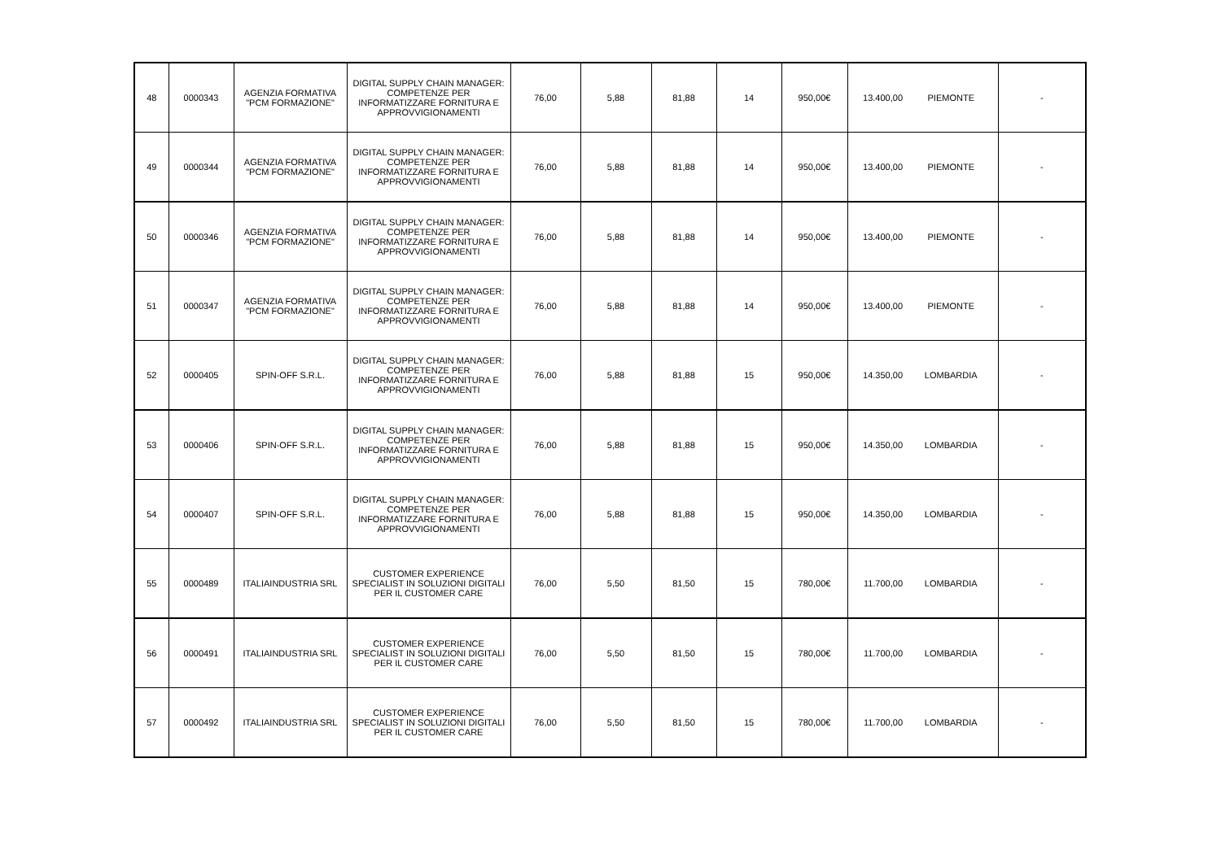| 48 | 0000343 | AGENZIA FORMATIVA "PCM FORMAZIONE" | DIGITAL SUPPLY CHAIN MANAGER: COMPETENZE PER INFORMATIZZARE FORNITURA E APPROVVIGIONAMENTI | 76,00 | 5,88 | 81,88 | 14 | 950,00€ | 13.400,00 | PIEMONTE | - |
| 49 | 0000344 | AGENZIA FORMATIVA "PCM FORMAZIONE" | DIGITAL SUPPLY CHAIN MANAGER: COMPETENZE PER INFORMATIZZARE FORNITURA E APPROVVIGIONAMENTI | 76,00 | 5,88 | 81,88 | 14 | 950,00€ | 13.400,00 | PIEMONTE | - |
| 50 | 0000346 | AGENZIA FORMATIVA "PCM FORMAZIONE" | DIGITAL SUPPLY CHAIN MANAGER: COMPETENZE PER INFORMATIZZARE FORNITURA E APPROVVIGIONAMENTI | 76,00 | 5,88 | 81,88 | 14 | 950,00€ | 13.400,00 | PIEMONTE | - |
| 51 | 0000347 | AGENZIA FORMATIVA "PCM FORMAZIONE" | DIGITAL SUPPLY CHAIN MANAGER: COMPETENZE PER INFORMATIZZARE FORNITURA E APPROVVIGIONAMENTI | 76,00 | 5,88 | 81,88 | 14 | 950,00€ | 13.400,00 | PIEMONTE | - |
| 52 | 0000405 | SPIN-OFF S.R.L. | DIGITAL SUPPLY CHAIN MANAGER: COMPETENZE PER INFORMATIZZARE FORNITURA E APPROVVIGIONAMENTI | 76,00 | 5,88 | 81,88 | 15 | 950,00€ | 14.350,00 | LOMBARDIA | - |
| 53 | 0000406 | SPIN-OFF S.R.L. | DIGITAL SUPPLY CHAIN MANAGER: COMPETENZE PER INFORMATIZZARE FORNITURA E APPROVVIGIONAMENTI | 76,00 | 5,88 | 81,88 | 15 | 950,00€ | 14.350,00 | LOMBARDIA | - |
| 54 | 0000407 | SPIN-OFF S.R.L. | DIGITAL SUPPLY CHAIN MANAGER: COMPETENZE PER INFORMATIZZARE FORNITURA E APPROVVIGIONAMENTI | 76,00 | 5,88 | 81,88 | 15 | 950,00€ | 14.350,00 | LOMBARDIA | - |
| 55 | 0000489 | ITALIAINDUSTRIA SRL | CUSTOMER EXPERIENCE SPECIALIST IN SOLUZIONI DIGITALI PER IL CUSTOMER CARE | 76,00 | 5,50 | 81,50 | 15 | 780,00€ | 11.700,00 | LOMBARDIA | - |
| 56 | 0000491 | ITALIAINDUSTRIA SRL | CUSTOMER EXPERIENCE SPECIALIST IN SOLUZIONI DIGITALI PER IL CUSTOMER CARE | 76,00 | 5,50 | 81,50 | 15 | 780,00€ | 11.700,00 | LOMBARDIA | - |
| 57 | 0000492 | ITALIAINDUSTRIA SRL | CUSTOMER EXPERIENCE SPECIALIST IN SOLUZIONI DIGITALI PER IL CUSTOMER CARE | 76,00 | 5,50 | 81,50 | 15 | 780,00€ | 11.700,00 | LOMBARDIA | - |